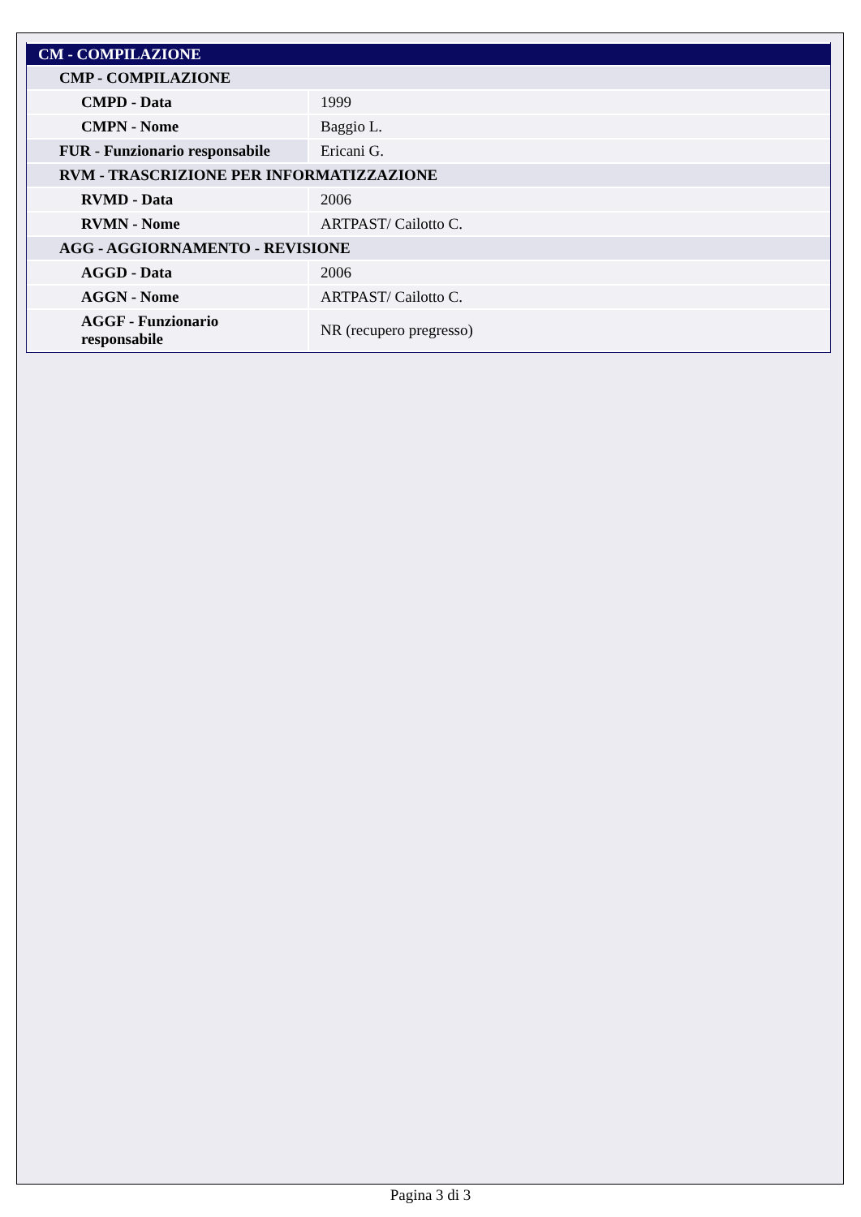| CM - COMPILAZIONE | |
| CMP - COMPILAZIONE | |
| CMPD - Data | 1999 |
| CMPN - Nome | Baggio L. |
| FUR - Funzionario responsabile | Ericani G. |
| RVM - TRASCRIZIONE PER INFORMATIZZAZIONE | |
| RVMD - Data | 2006 |
| RVMN - Nome | ARTPAST/ Cailotto C. |
| AGG - AGGIORNAMENTO - REVISIONE | |
| AGGD - Data | 2006 |
| AGGN - Nome | ARTPAST/ Cailotto C. |
| AGGF - Funzionario responsabile | NR (recupero pregresso) |
Pagina 3 di 3